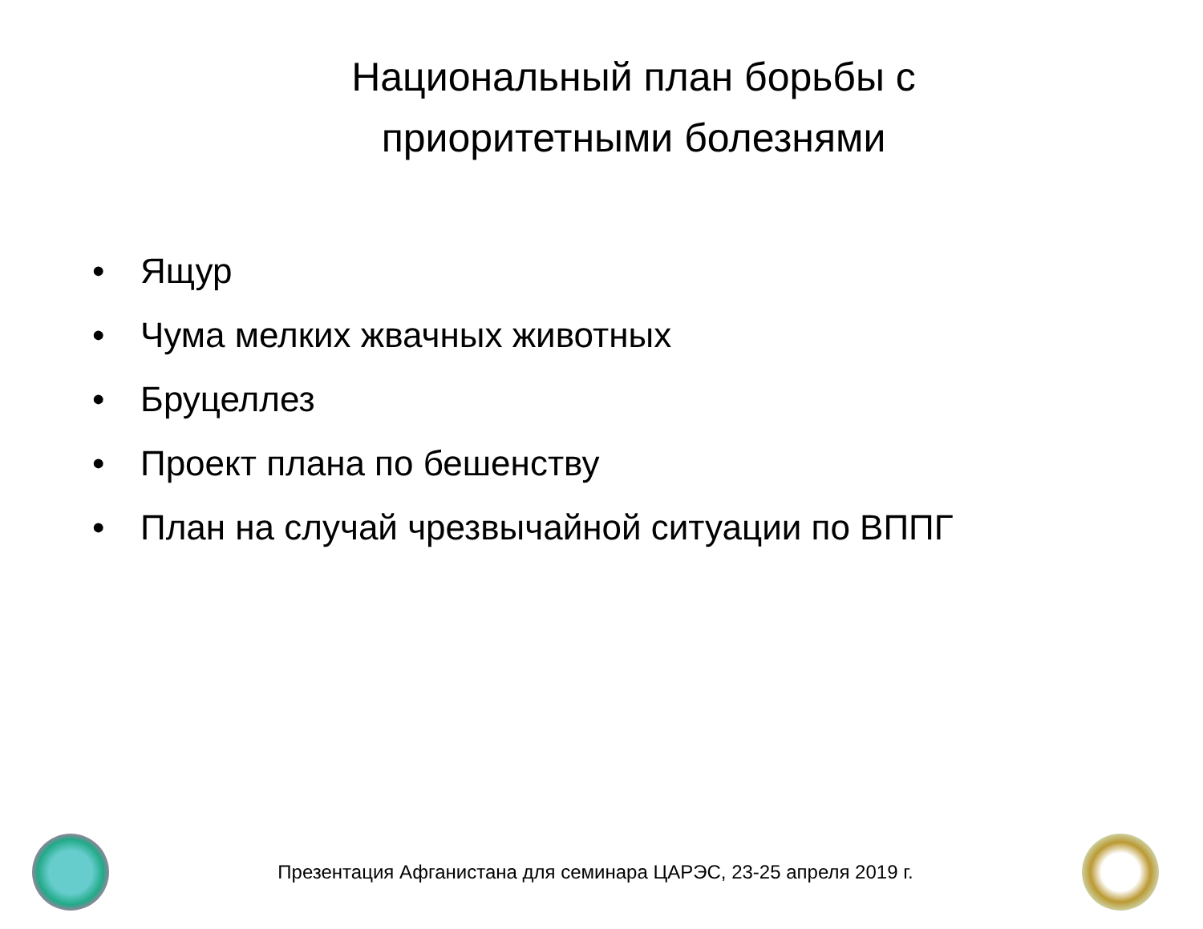Национальный план борьбы с
приоритетными болезнями
• Ящур
• Чума мелких жвачных животных
• Бруцеллез
• Проект плана по бешенству
• План на случай чрезвычайной ситуации по ВППГ
Презентация Афганистана для семинара ЦАРЭС, 23-25 апреля 2019 г.